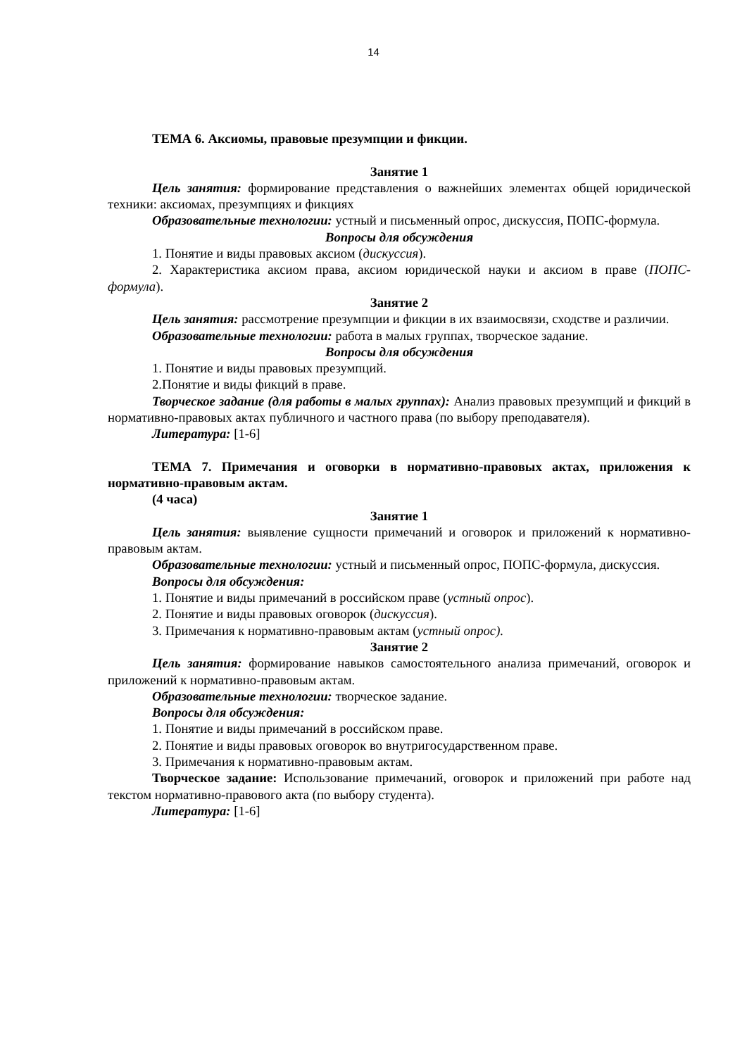14
ТЕМА 6. Аксиомы, правовые презумпции и фикции.
Занятие 1
Цель занятия: формирование представления о важнейших элементах общей юридической техники: аксиомах, презумпциях и фикциях
Образовательные технологии: устный и письменный опрос, дискуссия, ПОПС-формула.
Вопросы для обсуждения
1. Понятие и виды правовых аксиом (дискуссия).
2. Характеристика аксиом права, аксиом юридической науки и аксиом в праве (ПОПС-формула).
Занятие 2
Цель занятия: рассмотрение презумпции и фикции в их взаимосвязи, сходстве и различии.
Образовательные технологии: работа в малых группах, творческое задание.
Вопросы для обсуждения
1. Понятие и виды правовых презумпций.
2.Понятие и виды фикций в праве.
Творческое задание (для работы в малых группах): Анализ правовых презумпций и фикций в нормативно-правовых актах публичного и частного права (по выбору преподавателя).
Литература: [1-6]
ТЕМА 7. Примечания и оговорки в нормативно-правовых актах, приложения к нормативно-правовым актам.
(4 часа)
Занятие 1
Цель занятия: выявление сущности примечаний и оговорок и приложений к нормативно-правовым актам.
Образовательные технологии: устный и письменный опрос, ПОПС-формула, дискуссия.
Вопросы для обсуждения:
1. Понятие и виды примечаний в российском праве (устный опрос).
2. Понятие и виды правовых оговорок (дискуссия).
3. Примечания к нормативно-правовым актам (устный опрос).
Занятие 2
Цель занятия: формирование навыков самостоятельного анализа примечаний, оговорок и приложений к нормативно-правовым актам.
Образовательные технологии: творческое задание.
Вопросы для обсуждения:
1. Понятие и виды примечаний в российском праве.
2. Понятие и виды правовых оговорок во внутригосударственном праве.
3. Примечания к нормативно-правовым актам.
Творческое задание: Использование примечаний, оговорок и приложений при работе над текстом нормативно-правового акта (по выбору студента).
Литература: [1-6]